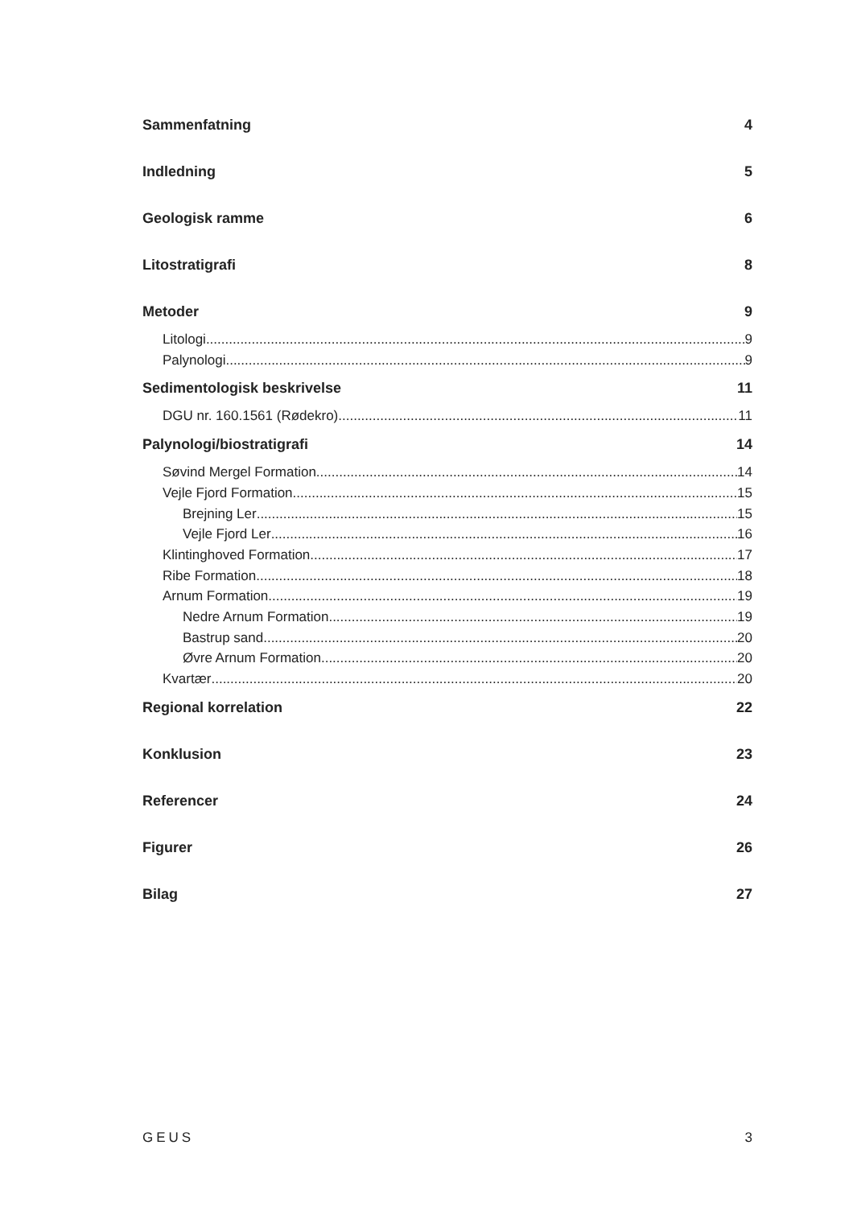Sammenfatning 4
Indledning 5
Geologisk ramme 6
Litostratigrafi 8
Metoder 9
Litologi 9
Palynologi 9
Sedimentologisk beskrivelse 11
DGU nr. 160.1561 (Rødekro) 11
Palynologi/biostratigrafi 14
Søvind Mergel Formation 14
Vejle Fjord Formation 15
Brejning Ler 15
Vejle Fjord Ler 16
Klintinghoved Formation 17
Ribe Formation 18
Arnum Formation 19
Nedre Arnum Formation 19
Bastrup sand 20
Øvre Arnum Formation 20
Kvartær 20
Regional korrelation 22
Konklusion 23
Referencer 24
Figurer 26
Bilag 27
GEUS 3